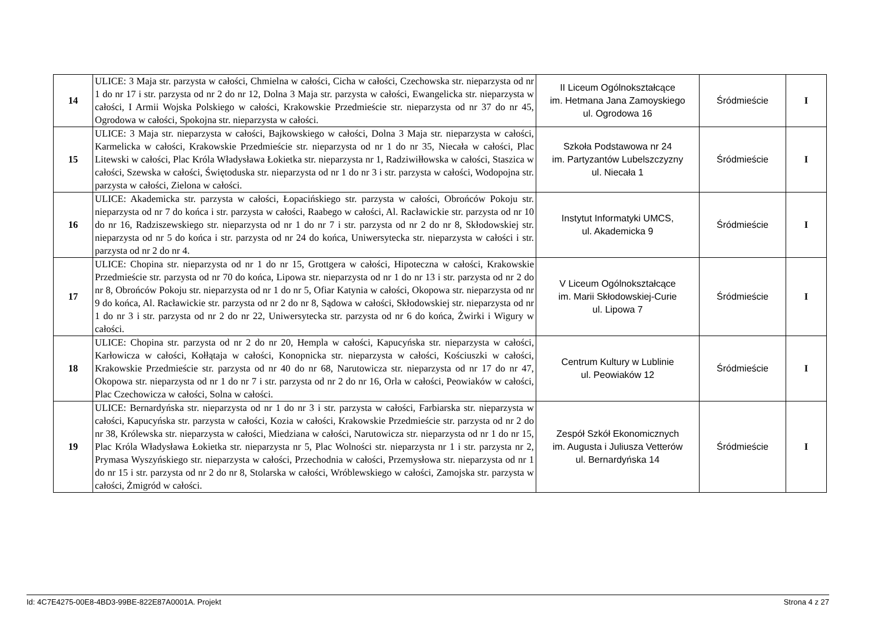| 14 | ULICE: 3 Maja str. parzysta w całości, Chmielna w całości, Cicha w całości, Czechowska str. nieparzysta od nr 1 do nr 17 i str. parzysta od nr 2 do nr 12, Dolna 3 Maja str. parzysta w całości, Ewangelicka str. nieparzysta w całości, I Armii Wojska Polskiego w całości, Krakowskie Przedmieście str. nieparzysta od nr 37 do nr 45, Ogrodowa w całości, Spokojna str. nieparzysta w całości. | II Liceum Ogólnokształcące im. Hetmana Jana Zamoyskiego ul. Ogrodowa 16 | Śródmieście | I |
| 15 | ULICE: 3 Maja str. nieparzysta w całości, Bajkowskiego w całości, Dolna 3 Maja str. nieparzysta w całości, Karmelicka w całości, Krakowskie Przedmieście str. nieparzysta od nr 1 do nr 35, Niecała w całości, Plac Litewski w całości, Plac Króla Władysława Łokietka str. nieparzysta nr 1, Radziwiłłowska w całości, Staszica w całości, Szewska w całości, Świętoduska str. nieparzysta od nr 1 do nr 3 i str. parzysta w całości, Wodopojna str. parzysta w całości, Zielona w całości. | Szkoła Podstawowa nr 24 im. Partyzantów Lubelszczyzny ul. Niecała 1 | Śródmieście | I |
| 16 | ULICE: Akademicka str. parzysta w całości, Łopacińskiego str. parzysta w całości, Obrońców Pokoju str. nieparzysta od nr 7 do końca i str. parzysta w całości, Raabego w całości, Al. Racławickie str. parzysta od nr 10 do nr 16, Radziszewskiego str. nieparzysta od nr 1 do nr 7 i str. parzysta od nr 2 do nr 8, Skłodowskiej str. nieparzysta od nr 5 do końca i str. parzysta od nr 24 do końca, Uniwersytecka str. nieparzysta w całości i str. parzysta od nr 2 do nr 4. | Instytut Informatyki UMCS, ul. Akademicka 9 | Śródmieście | I |
| 17 | ULICE: Chopina str. nieparzysta od nr 1 do nr 15, Grottgera w całości, Hipoteczna w całości, Krakowskie Przedmieście str. parzysta od nr 70 do końca, Lipowa str. nieparzysta od nr 1 do nr 13 i str. parzysta od nr 2 do nr 8, Obrońców Pokoju str. nieparzysta od nr 1 do nr 5, Ofiar Katynia w całości, Okopowa str. nieparzysta od nr 9 do końca, Al. Racławickie str. parzysta od nr 2 do nr 8, Sądowa w całości, Skłodowskiej str. nieparzysta od nr 1 do nr 3 i str. parzysta od nr 2 do nr 22, Uniwersytecka str. parzysta od nr 6 do końca, Żwirki i Wigury w całości. | V Liceum Ogólnokształcące im. Marii Skłodowskiej-Curie ul. Lipowa 7 | Śródmieście | I |
| 18 | ULICE: Chopina str. parzysta od nr 2 do nr 20, Hempla w całości, Kapucyńska str. nieparzysta w całości, Karłowicza w całości, Kołłątaja w całości, Konopnicka str. nieparzysta w całości, Kościuszki w całości, Krakowskie Przedmieście str. parzysta od nr 40 do nr 68, Narutowicza str. nieparzysta od nr 17 do nr 47, Okopowa str. nieparzysta od nr 1 do nr 7 i str. parzysta od nr 2 do nr 16, Orla w całości, Peowiaków w całości, Plac Czechowicza w całości, Solna w całości. | Centrum Kultury w Lublinie ul. Peowiaków 12 | Śródmieście | I |
| 19 | ULICE: Bernardyńska str. nieparzysta od nr 1 do nr 3 i str. parzysta w całości, Farbiarska str. nieparzysta w całości, Kapucyńska str. parzysta w całości, Kozia w całości, Krakowskie Przedmieście str. parzysta od nr 2 do nr 38, Królewska str. nieparzysta w całości, Miedziana w całości, Narutowicza str. nieparzysta od nr 1 do nr 15, Plac Króla Władysława Łokietka str. nieparzysta nr 5, Plac Wolności str. nieparzysta nr 1 i str. parzysta nr 2, Prymasa Wyszyńskiego str. nieparzysta w całości, Przechodnia w całości, Przemysłowa str. nieparzysta od nr 1 do nr 15 i str. parzysta od nr 2 do nr 8, Stolarska w całości, Wróblewskiego w całości, Zamojska str. parzysta w całości, Żmigród w całości. | Zespół Szkół Ekonomicznych im. Augusta i Juliusza Vetterów ul. Bernardyńska 14 | Śródmieście | I |
Id: 4C7E4275-00E8-4BD3-99BE-822E87A0001A. Projekt Strona 4 z 27